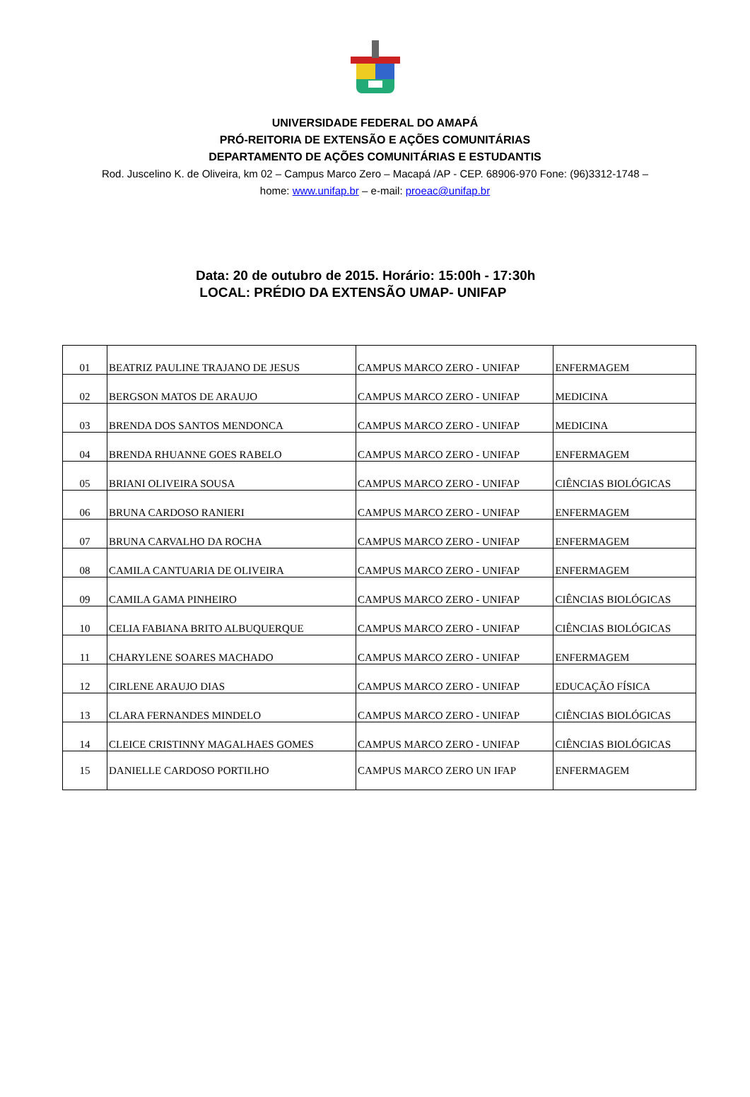UNIVERSIDADE FEDERAL DO AMAPÁ
PRÓ-REITORIA DE EXTENSÃO E AÇÕES COMUNITÁRIAS
DEPARTAMENTO DE AÇÕES COMUNITÁRIAS E ESTUDANTIS
Rod. Juscelino K. de Oliveira, km 02 – Campus Marco Zero – Macapá /AP - CEP. 68906-970 Fone: (96)3312-1748 – home: www.unifap.br – e-mail: proeac@unifap.br
Data: 20 de outubro de 2015. Horário: 15:00h - 17:30h
LOCAL: PRÉDIO DA EXTENSÃO UMAP- UNIFAP
| 01 | BEATRIZ PAULINE TRAJANO DE JESUS | CAMPUS MARCO ZERO - UNIFAP | ENFERMAGEM |
| 02 | BERGSON MATOS DE ARAUJO | CAMPUS MARCO ZERO - UNIFAP | MEDICINA |
| 03 | BRENDA DOS SANTOS MENDONCA | CAMPUS MARCO ZERO - UNIFAP | MEDICINA |
| 04 | BRENDA RHUANNE GOES RABELO | CAMPUS MARCO ZERO - UNIFAP | ENFERMAGEM |
| 05 | BRIANI OLIVEIRA SOUSA | CAMPUS MARCO ZERO - UNIFAP | CIÊNCIAS BIOLÓGICAS |
| 06 | BRUNA CARDOSO RANIERI | CAMPUS MARCO ZERO - UNIFAP | ENFERMAGEM |
| 07 | BRUNA CARVALHO DA ROCHA | CAMPUS MARCO ZERO - UNIFAP | ENFERMAGEM |
| 08 | CAMILA CANTUARIA DE OLIVEIRA | CAMPUS MARCO ZERO - UNIFAP | ENFERMAGEM |
| 09 | CAMILA GAMA PINHEIRO | CAMPUS MARCO ZERO - UNIFAP | CIÊNCIAS BIOLÓGICAS |
| 10 | CELIA FABIANA BRITO ALBUQUERQUE | CAMPUS MARCO ZERO - UNIFAP | CIÊNCIAS BIOLÓGICAS |
| 11 | CHARYLENE SOARES MACHADO | CAMPUS MARCO ZERO - UNIFAP | ENFERMAGEM |
| 12 | CIRLENE ARAUJO DIAS | CAMPUS MARCO ZERO - UNIFAP | EDUCAÇÃO FÍSICA |
| 13 | CLARA FERNANDES MINDELO | CAMPUS MARCO ZERO - UNIFAP | CIÊNCIAS BIOLÓGICAS |
| 14 | CLEICE CRISTINNY MAGALHAES GOMES | CAMPUS MARCO ZERO - UNIFAP | CIÊNCIAS BIOLÓGICAS |
| 15 | DANIELLE CARDOSO PORTILHO | CAMPUS MARCO ZERO UN IFAP | ENFERMAGEM |